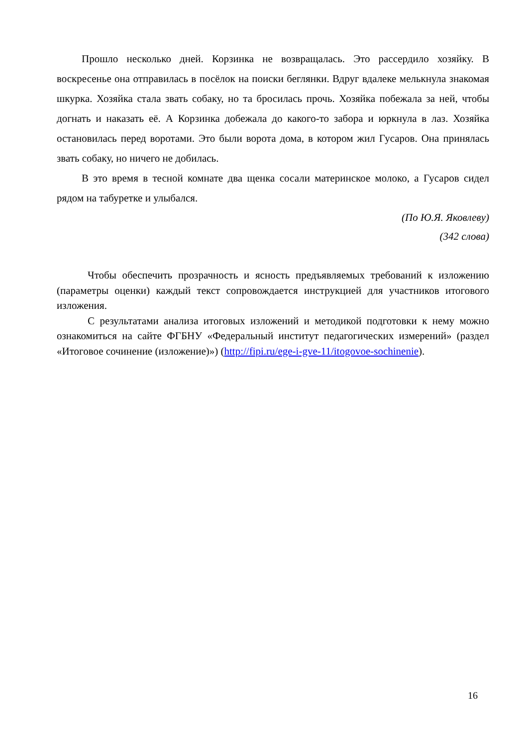Прошло несколько дней. Корзинка не возвращалась. Это рассердило хозяйку. В воскресенье она отправилась в посёлок на поиски беглянки. Вдруг вдалеке мелькнула знакомая шкурка. Хозяйка стала звать собаку, но та бросилась прочь. Хозяйка побежала за ней, чтобы догнать и наказать её. А Корзинка добежала до какого-то забора и юркнула в лаз. Хозяйка остановилась перед воротами. Это были ворота дома, в котором жил Гусаров. Она принялась звать собаку, но ничего не добилась.
В это время в тесной комнате два щенка сосали материнское молоко, а Гусаров сидел рядом на табуретке и улыбался.
(По Ю.Я. Яковлеву)
(342 слова)
Чтобы обеспечить прозрачность и ясность предъявляемых требований к изложению (параметры оценки) каждый текст сопровождается инструкцией для участников итогового изложения.
С результатами анализа итоговых изложений и методикой подготовки к нему можно ознакомиться на сайте ФГБНУ «Федеральный институт педагогических измерений» (раздел «Итоговое сочинение (изложение)») (http://fipi.ru/ege-i-gve-11/itogovoe-sochinenie).
16